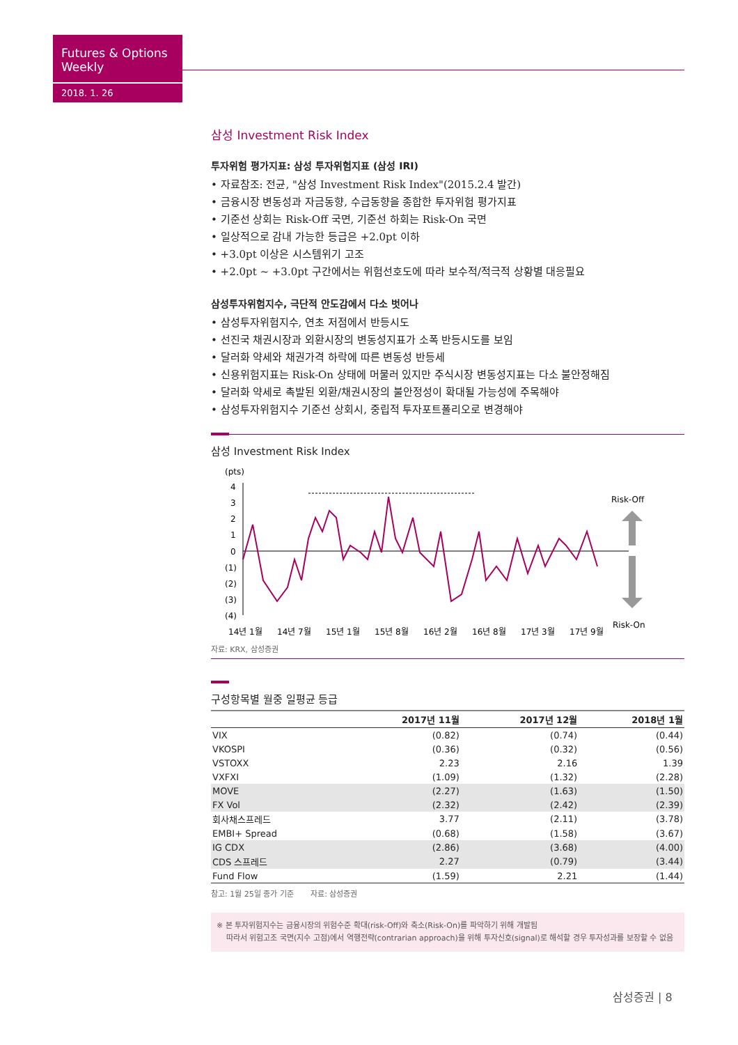Futures & Options Weekly
2018. 1. 26
삼성 Investment Risk Index
투자위험 평가지표: 삼성 투자위험지표 (삼성 IRI)
• 자료참조: 전균, "삼성 Investment Risk Index"(2015.2.4 발간)
• 금융시장 변동성과 자금동향, 수급동향을 종합한 투자위험 평가지표
• 기준선 상회는 Risk-Off 국면, 기준선 하회는 Risk-On 국면
• 일상적으로 감내 가능한 등급은 +2.0pt 이하
• +3.0pt 이상은 시스템위기 고조
• +2.0pt ~ +3.0pt 구간에서는 위험선호도에 따라 보수적/적극적 상황별 대응필요
삼성투자위험지수, 극단적 안도감에서 다소 벗어나
• 삼성투자위험지수, 연초 저점에서 반등시도
• 선진국 채권시장과 외환시장의 변동성지표가 소폭 반등시도를 보임
• 달러화 약세와 채권가격 하락에 따른 변동성 반등세
• 신용위험지표는 Risk-On 상태에 머물러 있지만 주식시장 변동성지표는 다소 불안정해짐
• 달러화 약세로 촉발된 외환/채권시장의 불안정성이 확대될 가능성에 주목해야
• 삼성투자위험지수 기준선 상회시, 중립적 투자포트폴리오로 변경해야
삼성 Investment Risk Index
(pts)
4
3
2
1
0
(1)
(2)
(3)
(4)
Risk-Off
Risk-On
14년 1월
14년 7월
15년 1월
15년 8월
16년 2월
16년 8월
17년 3월
17년 9월
자료: KRX, 삼성증권
구성항목별 월중 일평균 등급
| | 2017년 11월 | 2017년 12월 | 2018년 1월 |
| --- | --- | --- | --- |
| VIX | (0.82) | (0.74) | (0.44) |
| VKOSPI | (0.36) | (0.32) | (0.56) |
| VSTOXX | 2.23 | 2.16 | 1.39 |
| VXFXI | (1.09) | (1.32) | (2.28) |
| MOVE | (2.27) | (1.63) | (1.50) |
| FX Vol | (2.32) | (2.42) | (2.39) |
| 회사채스프레드 | 3.77 | (2.11) | (3.78) |
| EMBI+ Spread | (0.68) | (1.58) | (3.67) |
| IG CDX | (2.86) | (3.68) | (4.00) |
| CDS 스프레드 | 2.27 | (0.79) | (3.44) |
| Fund Flow | (1.59) | 2.21 | (1.44) |
참고: 1월 25일 종가 기준 자료: 삼성증권
※ 본 투자위험지수는 금융시장의 위험수준 확대(risk-Off)와 축소(Risk-On)를 파악하기 위해 개발됨
따라서 위험고조 국면(지수 고점)에서 역행전략(contrarian approach)을 위해 투자신호(signal)로 해석할 경우 투자성과를 보장할 수 없음
삼성증권 | 8